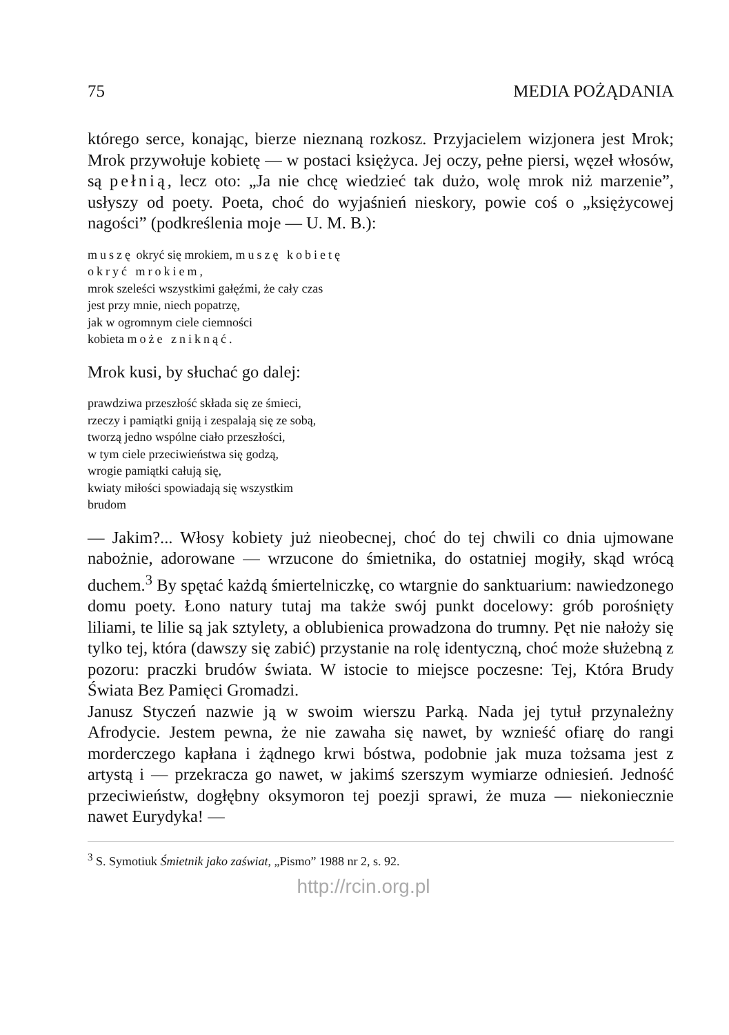75 MEDIA POŻĄDANIA
którego serce, konając, bierze nieznaną rozkosz. Przyjacielem wizjonera jest Mrok; Mrok przywołuje kobietę — w postaci księżyca. Jej oczy, pełne piersi, węzeł włosów, są pełnią, lecz oto: „Ja nie chcę wiedzieć tak dużo, wolę mrok niż marzenie”, usłyszy od poety. Poeta, choć do wyjaśnień nieskory, powie coś o „księżycowej nagości” (podkreślenia moje — U. M. B.):
muszę okryć się mrokiem, muszę kobietę
okryć mrokiem,
mrok szeleści wszystkimi gałęźmi, że cały czas
jest przy mnie, niech popatrzę,
jak w ogromnym ciele ciemności
kobieta może zniknąć.
Mrok kusi, by słuchać go dalej:
prawdziwa przeszłość składa się ze śmieci,
rzeczy i pamiątki gniją i zespalają się ze sobą,
tworzą jedno wspólne ciało przeszłości,
w tym ciele przeciwieństwa się godzą,
wrogie pamiątki całują się,
kwiaty miłości spowiadają się wszystkim
brudom
— Jakim?... Włosy kobiety już nieobecnej, choć do tej chwili co dnia ujmowane nabożnie, adorowane — wrzucone do śmietnika, do ostatniej mogiły, skąd wrócą duchem.<sup>3</sup> By spętać każdą śmiertelniczkę, co wtargnie do sanktuarium: nawiedzonego domu poety. Łono natury tutaj ma także swój punkt docelowy: grób porośnięty liliami, te lilie są jak sztylety, a oblubienica prowadzona do trumny. Pęt nie nałoży się tylko tej, która (dawszy się zabić) przystanie na rolę identyczną, choć może służebną z pozoru: praczki brudów świata. W istocie to miejsce poczesne: Tej, Która Brudy Świata Bez Pamięci Gromadzi.
Janusz Styczeń nazwie ją w swoim wierszu Parką. Nada jej tytuł przynależny Afrodycie. Jestem pewna, że nie zawaha się nawet, by wznieść ofiarę do rangi morderczego kapłana i żądnego krwi bóstwa, podobnie jak muza tożsama jest z artystą i — przekracza go nawet, w jakimś szerszym wymiarze odniesień. Jedność przeciwieństw, dogłębny oksymoron tej poezji sprawi, że muza — niekoniecznie nawet Eurydyka! —
<sup>3</sup> S. Symotiuk Śmietnik jako zaświat, „Pismo” 1988 nr 2, s. 92.
http://rcin.org.pl